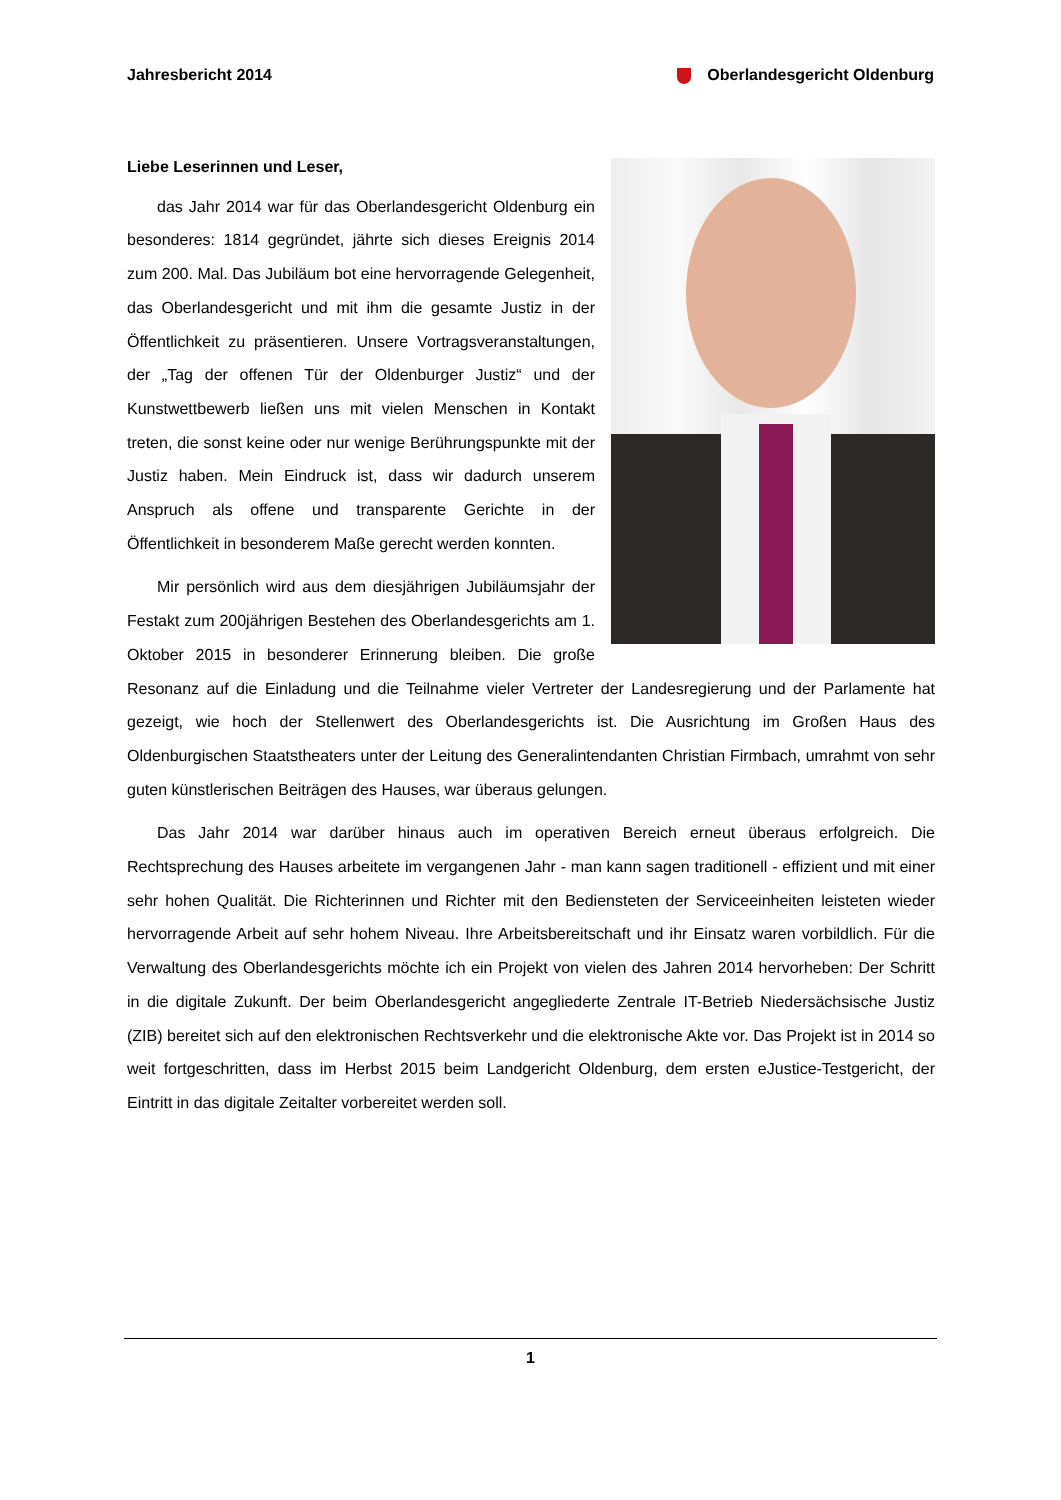Jahresbericht 2014 Oberlandesgericht Oldenburg
Liebe Leserinnen und Leser,
das Jahr 2014 war für das Oberlandesgericht Oldenburg ein besonderes: 1814 gegründet, jährte sich dieses Ereignis 2014 zum 200. Mal. Das Jubiläum bot eine hervorragende Gelegenheit, das Oberlandesgericht und mit ihm die gesamte Justiz in der Öffentlichkeit zu präsentieren. Unsere Vortragsveranstaltungen, der „Tag der offenen Tür der Oldenburger Justiz“ und der Kunstwettbewerb ließen uns mit vielen Menschen in Kontakt treten, die sonst keine oder nur wenige Berührungspunkte mit der Justiz haben. Mein Eindruck ist, dass wir dadurch unserem Anspruch als offene und transparente Gerichte in der Öffentlichkeit in besonderem Maße gerecht werden konnten.
Mir persönlich wird aus dem diesjährigen Jubiläumsjahr der Festakt zum 200jährigen Bestehen des Oberlandesgerichts am 1. Oktober 2015 in besonderer Erinnerung bleiben. Die große Resonanz auf die Einladung und die Teilnahme vieler Vertreter der Landesregierung und der Parlamente hat gezeigt, wie hoch der Stellenwert des Oberlandesgerichts ist. Die Ausrichtung im Großen Haus des Oldenburgischen Staatstheaters unter der Leitung des Generalintendanten Christian Firmbach, umrahmt von sehr guten künstlerischen Beiträgen des Hauses, war überaus gelungen.
Das Jahr 2014 war darüber hinaus auch im operativen Bereich erneut überaus erfolgreich. Die Rechtsprechung des Hauses arbeitete im vergangenen Jahr - man kann sagen traditionell - effizient und mit einer sehr hohen Qualität. Die Richterinnen und Richter mit den Bediensteten der Serviceeinheiten leisteten wieder hervorragende Arbeit auf sehr hohem Niveau. Ihre Arbeitsbereitschaft und ihr Einsatz waren vorbildlich. Für die Verwaltung des Oberlandesgerichts möchte ich ein Projekt von vielen des Jahren 2014 hervorheben: Der Schritt in die digitale Zukunft. Der beim Oberlandesgericht angegliederte Zentrale IT-Betrieb Niedersächsische Justiz (ZIB) bereitet sich auf den elektronischen Rechtsverkehr und die elektronische Akte vor. Das Projekt ist in 2014 so weit fortgeschritten, dass im Herbst 2015 beim Landgericht Oldenburg, dem ersten eJustice-Testgericht, der Eintritt in das digitale Zeitalter vorbereitet werden soll.
1